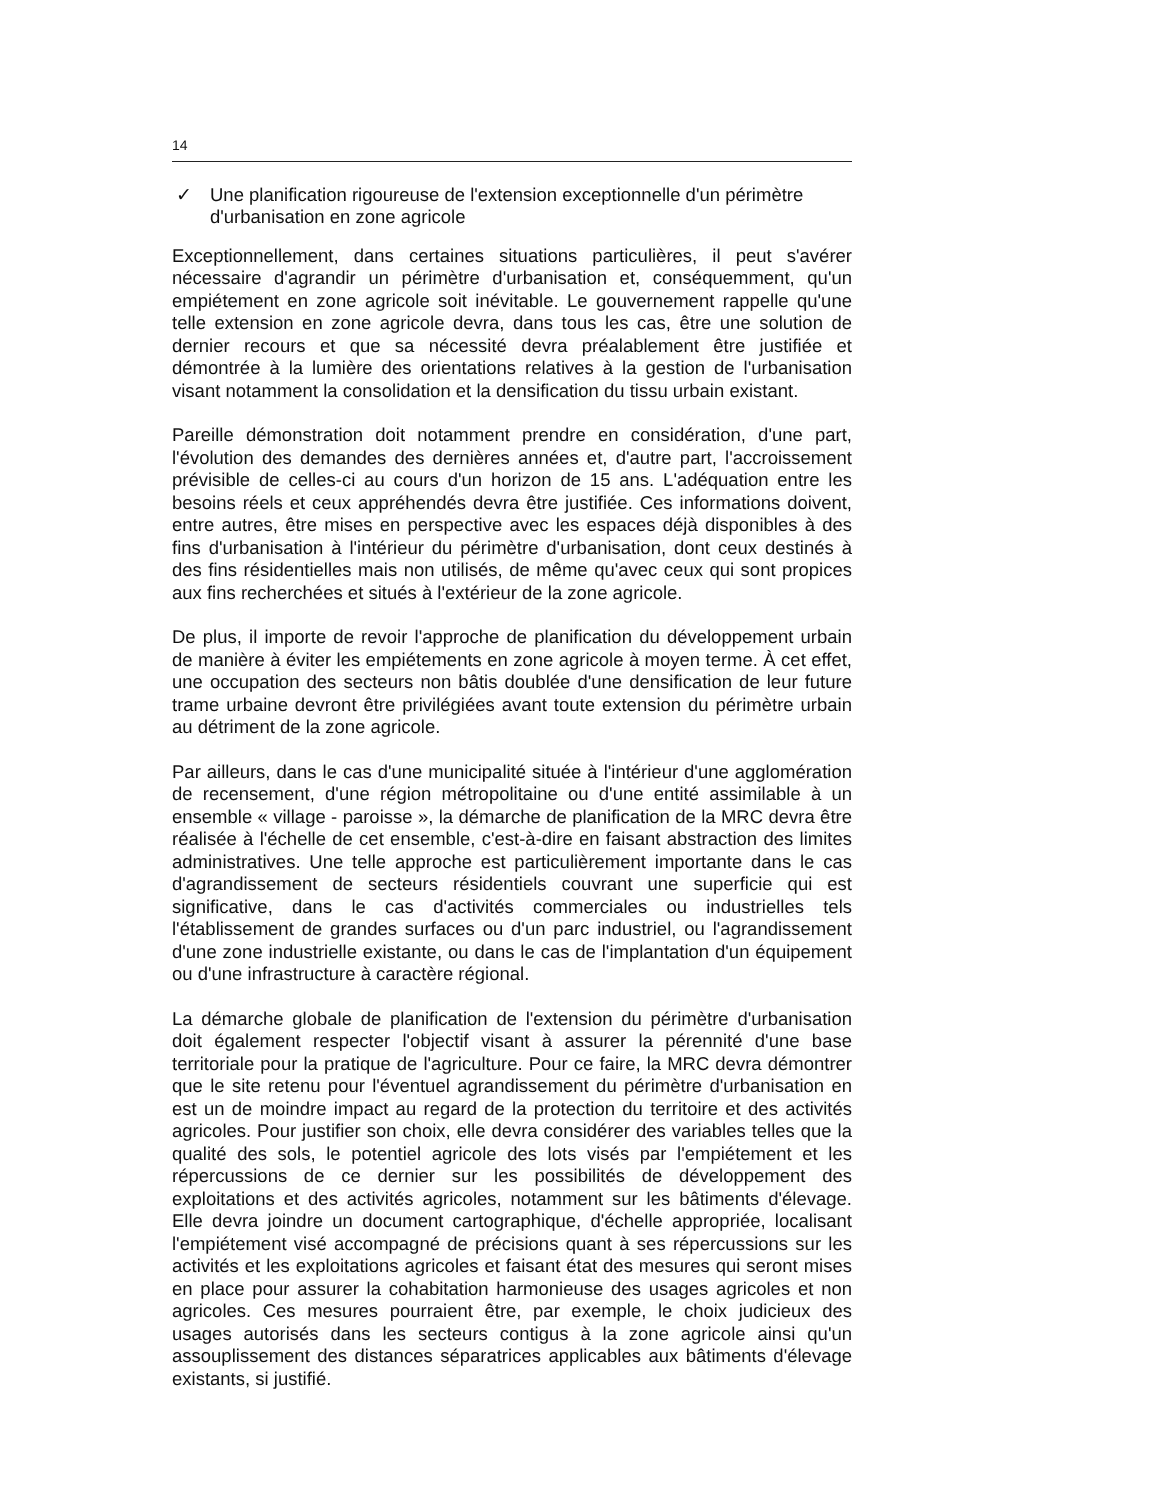14
✓ Une planification rigoureuse de l'extension exceptionnelle d'un périmètre d'urbanisation en zone agricole
Exceptionnellement, dans certaines situations particulières, il peut s'avérer nécessaire d'agrandir un périmètre d'urbanisation et, conséquemment, qu'un empiétement en zone agricole soit inévitable. Le gouvernement rappelle qu'une telle extension en zone agricole devra, dans tous les cas, être une solution de dernier recours et que sa nécessité devra préalablement être justifiée et démontrée à la lumière des orientations relatives à la gestion de l'urbanisation visant notamment la consolidation et la densification du tissu urbain existant.
Pareille démonstration doit notamment prendre en considération, d'une part, l'évolution des demandes des dernières années et, d'autre part, l'accroissement prévisible de celles-ci au cours d'un horizon de 15 ans. L'adéquation entre les besoins réels et ceux appréhendés devra être justifiée. Ces informations doivent, entre autres, être mises en perspective avec les espaces déjà disponibles à des fins d'urbanisation à l'intérieur du périmètre d'urbanisation, dont ceux destinés à des fins résidentielles mais non utilisés, de même qu'avec ceux qui sont propices aux fins recherchées et situés à l'extérieur de la zone agricole.
De plus, il importe de revoir l'approche de planification du développement urbain de manière à éviter les empiétements en zone agricole à moyen terme. À cet effet, une occupation des secteurs non bâtis doublée d'une densification de leur future trame urbaine devront être privilégiées avant toute extension du périmètre urbain au détriment de la zone agricole.
Par ailleurs, dans le cas d'une municipalité située à l'intérieur d'une agglomération de recensement, d'une région métropolitaine ou d'une entité assimilable à un ensemble « village - paroisse », la démarche de planification de la MRC devra être réalisée à l'échelle de cet ensemble, c'est-à-dire en faisant abstraction des limites administratives. Une telle approche est particulièrement importante dans le cas d'agrandissement de secteurs résidentiels couvrant une superficie qui est significative, dans le cas d'activités commerciales ou industrielles tels l'établissement de grandes surfaces ou d'un parc industriel, ou l'agrandissement d'une zone industrielle existante, ou dans le cas de l'implantation d'un équipement ou d'une infrastructure à caractère régional.
La démarche globale de planification de l'extension du périmètre d'urbanisation doit également respecter l'objectif visant à assurer la pérennité d'une base territoriale pour la pratique de l'agriculture. Pour ce faire, la MRC devra démontrer que le site retenu pour l'éventuel agrandissement du périmètre d'urbanisation en est un de moindre impact au regard de la protection du territoire et des activités agricoles. Pour justifier son choix, elle devra considérer des variables telles que la qualité des sols, le potentiel agricole des lots visés par l'empiétement et les répercussions de ce dernier sur les possibilités de développement des exploitations et des activités agricoles, notamment sur les bâtiments d'élevage. Elle devra joindre un document cartographique, d'échelle appropriée, localisant l'empiétement visé accompagné de précisions quant à ses répercussions sur les activités et les exploitations agricoles et faisant état des mesures qui seront mises en place pour assurer la cohabitation harmonieuse des usages agricoles et non agricoles. Ces mesures pourraient être, par exemple, le choix judicieux des usages autorisés dans les secteurs contigus à la zone agricole ainsi qu'un assouplissement des distances séparatrices applicables aux bâtiments d'élevage existants, si justifié.